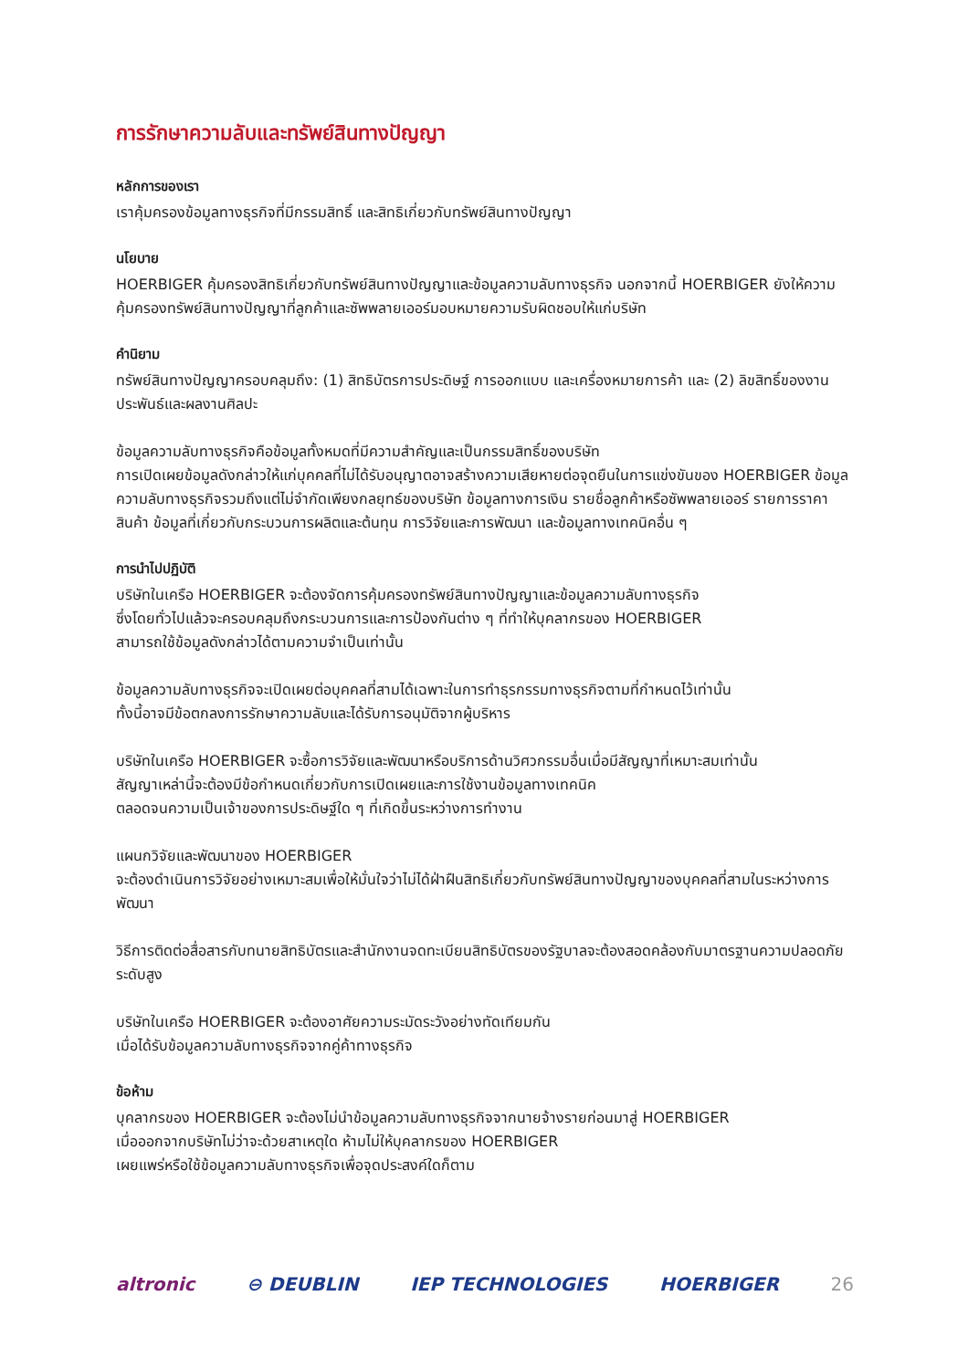การรักษาความลับและทรัพย์สินทางปัญญา
หลักการของเรา
เราคุ้มครองข้อมูลทางธุรกิจที่มีกรรมสิทธิ์ และสิทธิเกี่ยวกับทรัพย์สินทางปัญญา
นโยบาย
HOERBIGER คุ้มครองสิทธิเกี่ยวกับทรัพย์สินทางปัญญาและข้อมูลความลับทางธุรกิจ นอกจากนี้ HOERBIGER ยังให้ความคุ้มครองทรัพย์สินทางปัญญาที่ลูกค้าและซัพพลายเออร์มอบหมายความรับผิดชอบให้แก่บริษัท
คำนิยาม
ทรัพย์สินทางปัญญาครอบคลุมถึง: (1) สิทธิบัตรการประดิษฐ์ การออกแบบ และเครื่องหมายการค้า และ (2) ลิขสิทธิ์ของงานประพันธ์และผลงานศิลปะ
ข้อมูลความลับทางธุรกิจคือข้อมูลทั้งหมดที่มีความสำคัญและเป็นกรรมสิทธิ์ของบริษัท
การเปิดเผยข้อมูลดังกล่าวให้แก่บุคคลที่ไม่ได้รับอนุญาตอาจสร้างความเสียหายต่อจุดยืนในการแข่งขันของ HOERBIGER ข้อมูลความลับทางธุรกิจรวมถึงแต่ไม่จำกัดเพียงกลยุทธ์ของบริษัท ข้อมูลทางการเงิน รายชื่อลูกค้าหรือซัพพลายเออร์ รายการราคาสินค้า ข้อมูลที่เกี่ยวกับกระบวนการผลิตและต้นทุน การวิจัยและการพัฒนา และข้อมูลทางเทคนิคอื่น ๆ
การนำไปปฏิบัติ
บริษัทในเครือ HOERBIGER จะต้องจัดการคุ้มครองทรัพย์สินทางปัญญาและข้อมูลความลับทางธุรกิจ
ซึ่งโดยทั่วไปแล้วจะครอบคลุมถึงกระบวนการและการป้องกันต่าง ๆ ที่ทำให้บุคลากรของ HOERBIGER
สามารถใช้ข้อมูลดังกล่าวได้ตามความจำเป็นเท่านั้น
ข้อมูลความลับทางธุรกิจจะเปิดเผยต่อบุคคลที่สามได้เฉพาะในการทำธุรกรรมทางธุรกิจตามที่กำหนดไว้เท่านั้น
ทั้งนี้อาจมีข้อตกลงการรักษาความลับและได้รับการอนุมัติจากผู้บริหาร
บริษัทในเครือ HOERBIGER จะซื้อการวิจัยและพัฒนาหรือบริการด้านวิศวกรรมอื่นเมื่อมีสัญญาที่เหมาะสมเท่านั้น
สัญญาเหล่านี้จะต้องมีข้อกำหนดเกี่ยวกับการเปิดเผยและการใช้งานข้อมูลทางเทคนิค
ตลอดจนความเป็นเจ้าของการประดิษฐ์ใด ๆ ที่เกิดขึ้นระหว่างการทำงาน
แผนกวิจัยและพัฒนาของ HOERBIGER
จะต้องดำเนินการวิจัยอย่างเหมาะสมเพื่อให้มั่นใจว่าไม่ได้ฝ่าฝืนสิทธิเกี่ยวกับทรัพย์สินทางปัญญาของบุคคลที่สามในระหว่างการพัฒนา
วิธีการติดต่อสื่อสารกับทนายสิทธิบัตรและสำนักงานจดทะเบียนสิทธิบัตรของรัฐบาลจะต้องสอดคล้องกับมาตรฐานความปลอดภัยระดับสูง
บริษัทในเครือ HOERBIGER จะต้องอาศัยความระมัดระวังอย่างทัดเทียมกัน
เมื่อได้รับข้อมูลความลับทางธุรกิจจากคู่ค้าทางธุรกิจ
ข้อห้าม
บุคลากรของ HOERBIGER จะต้องไม่นำข้อมูลความลับทางธุรกิจจากนายจ้างรายก่อนมาสู่ HOERBIGER
เมื่อออกจากบริษัทไม่ว่าจะด้วยสาเหตุใด ห้ามไม่ให้บุคลากรของ HOERBIGER
เผยแพร่หรือใช้ข้อมูลความลับทางธุรกิจเพื่อจุดประสงค์ใดก็ตาม
altronic ⊖ DEUBLIN IEP TECHNOLOGIES HOERBIGER 26